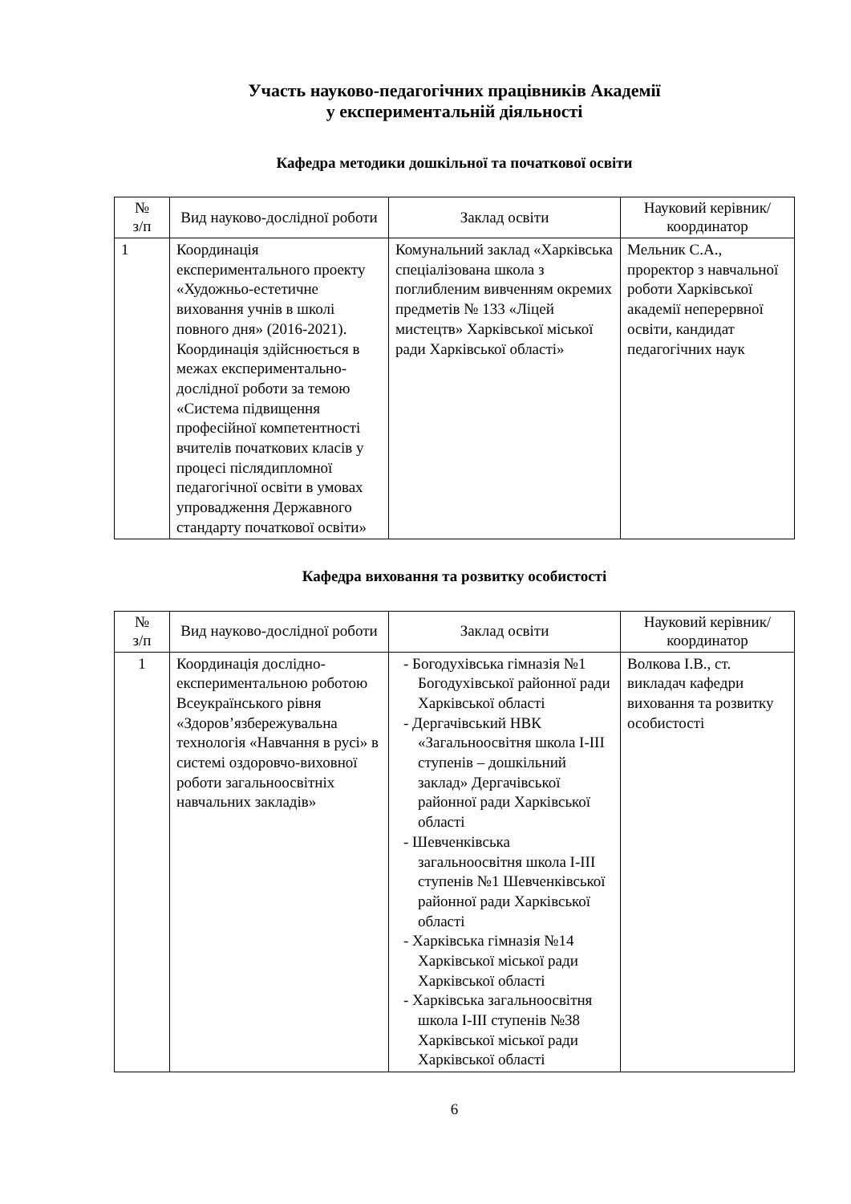Участь науково-педагогічних працівників Академії
у експериментальній діяльності
Кафедра методики дошкільної та початкової освіти
| № з/п | Вид науково-дослідної роботи | Заклад освіти | Науковий керівник/координатор |
| --- | --- | --- | --- |
| 1 | Координація експериментального проекту «Художньо-естетичне виховання учнів в школі повного дня» (2016-2021). Координація здійснюється в межах експериментально-дослідної роботи за темою «Система підвищення професійної компетентності вчителів початкових класів у процесі післядипломної педагогічної освіти в умовах упровадження Державного стандарту початкової освіти» | Комунальний заклад «Харківська спеціалізована школа з поглибленим вивченням окремих предметів № 133 «Ліцей мистецтв» Харківської міської ради Харківської області» | Мельник С.А., проректор з навчальної роботи Харківської академії неперервної освіти, кандидат педагогічних наук |
Кафедра виховання та розвитку особистості
| № з/п | Вид науково-дослідної роботи | Заклад освіти | Науковий керівник/координатор |
| --- | --- | --- | --- |
| 1 | Координація дослідно-експериментальною роботою Всеукраїнського рівня «Здоров’язбережувальна технологія «Навчання в русі» в системі оздоровчо-виховної роботи загальноосвітніх навчальних закладів» | - Богодухівська гімназія №1 Богодухівської районної ради Харківської області - Дергачівський НВК «Загальноосвітня школа І-ІІІ ступенів – дошкільний заклад» Дергачівської районної ради Харківської області - Шевченківська загальноосвітня школа І-ІІІ ступенів №1 Шевченківської районної ради Харківської області - Харківська гімназія №14 Харківської міської ради Харківської області - Харківська загальноосвітня школа І-ІІІ ступенів №38 Харківської міської ради Харківської області | Волкова І.В., ст. викладач кафедри виховання та розвитку особистості |
6